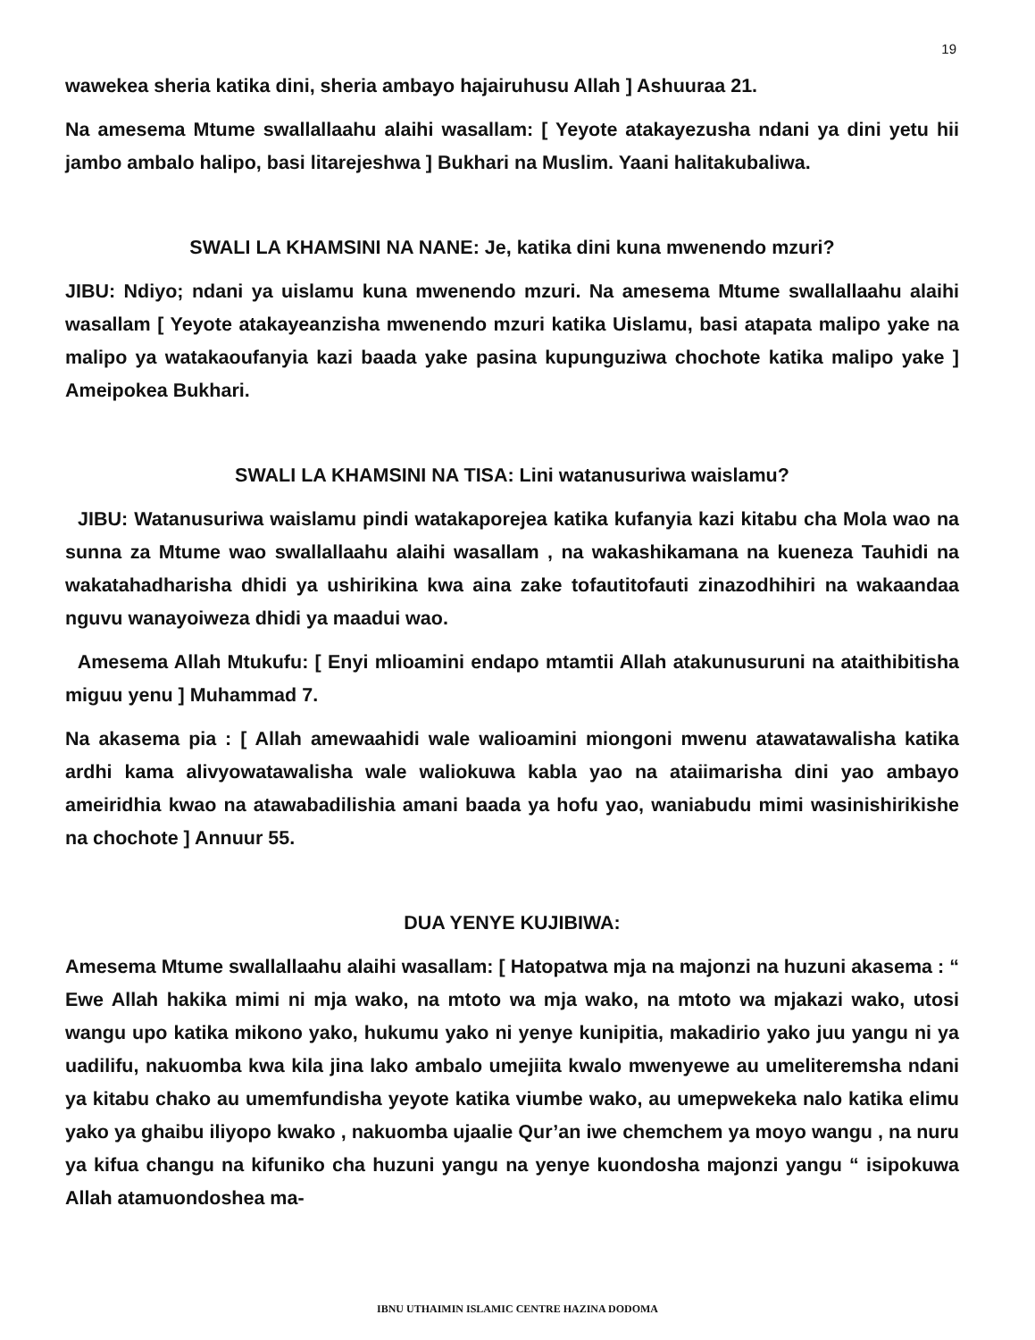19
wawekea sheria katika dini, sheria ambayo hajairuhusu Allah ] Ashuuraa 21.
Na amesema Mtume swallallaahu alaihi wasallam: [ Yeyote atakayezusha ndani ya dini yetu hii jambo ambalo halipo, basi litarejeshwa ] Bukhari na Muslim. Yaani halitakubaliwa.
SWALI LA KHAMSINI NA NANE: Je, katika dini kuna mwenendo mzuri?
JIBU: Ndiyo; ndani ya uislamu kuna mwenendo mzuri. Na amesema Mtume swallallaahu alaihi wasallam [ Yeyote atakayeanzisha mwenendo mzuri katika Uislamu, basi atapata malipo yake na malipo ya watakaoufanyia kazi baada yake pasina kupunguziwa chochote katika malipo yake ] Ameipokea Bukhari.
SWALI LA KHAMSINI NA TISA: Lini watanusuriwa waislamu?
JIBU: Watanusuriwa waislamu pindi watakaporejea katika kufanyia kazi kitabu cha Mola wao na sunna za Mtume wao swallallaahu alaihi wasallam , na wakashikamana na kueneza Tauhidi na wakatahadharisha dhidi ya ushirikina kwa aina zake tofautitofauti zinazodhihiri na wakaandaa nguvu wanayoiweza dhidi ya maadui wao.
Amesema Allah Mtukufu: [ Enyi mlioamini endapo mtamtii Allah atakunusuruni na ataithibitisha miguu yenu ] Muhammad 7.
Na akasema pia : [ Allah amewaahidi wale walioamini miongoni mwenu atawatawalisha katika ardhi kama alivyowatawalisha wale waliokuwa kabla yao na ataiimarisha dini yao ambayo ameiridhia kwao na atawabadilishia amani baada ya hofu yao, waniabudu mimi wasinishirikishe na chochote ] Annuur 55.
DUA YENYE KUJIBIWA:
Amesema Mtume swallallaahu alaihi wasallam: [ Hatopatwa mja na majonzi na huzuni akasema : “ Ewe Allah hakika mimi ni mja wako, na mtoto wa mja wako, na mtoto wa mjakazi wako, utosi wangu upo katika mikono yako, hukumu yako ni yenye kunipitia, makadirio yako juu yangu ni ya uadilifu, nakuomba kwa kila jina lako ambalo umejiita kwalo mwenyewe au umeliteremsha ndani ya kitabu chako au umemfundisha yeyote katika viumbe wako, au umepwekeka nalo katika elimu yako ya ghaibu iliyopo kwako , nakuomba ujaalie Qur’an iwe chemchem ya moyo wangu , na nuru ya kifua changu na kifuniko cha huzuni yangu na yenye kuondosha majonzi yangu “ isipokuwa Allah atamuondoshea ma-
IBNU UTHAIMIN ISLAMIC CENTRE HAZINA DODOMA